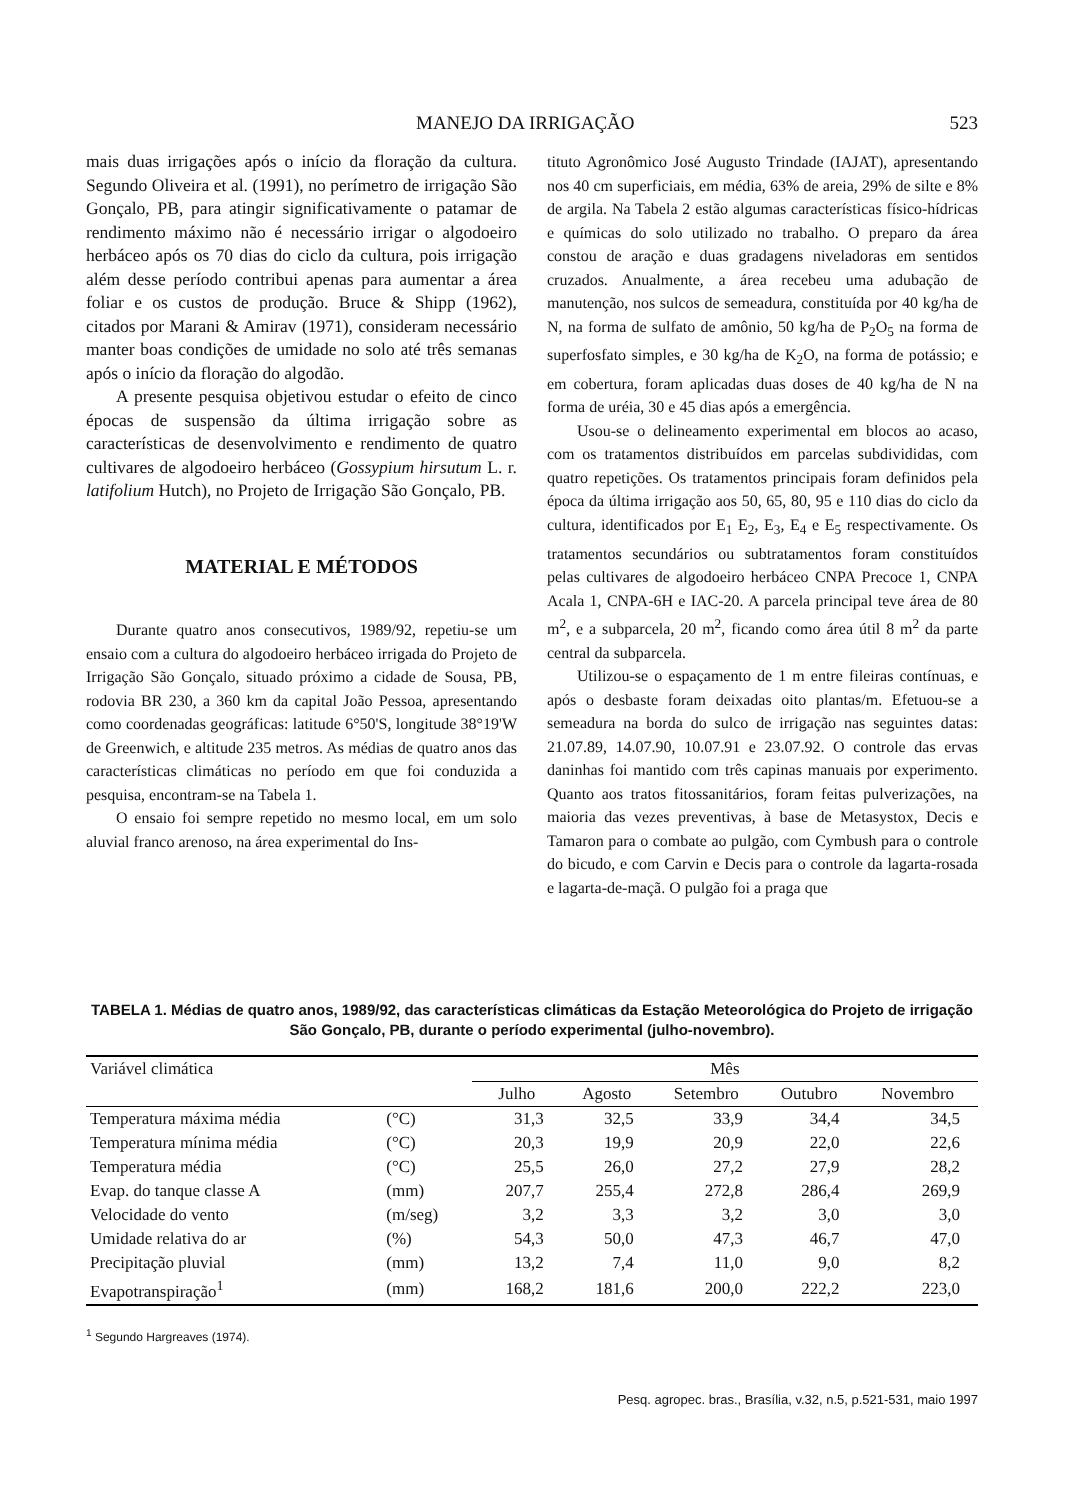MANEJO DA IRRIGAÇÃO 523
mais duas irrigações após o início da floração da cultura. Segundo Oliveira et al. (1991), no perímetro de irrigação São Gonçalo, PB, para atingir significativamente o patamar de rendimento máximo não é necessário irrigar o algodoeiro herbáceo após os 70 dias do ciclo da cultura, pois irrigação além desse período contribui apenas para aumentar a área foliar e os custos de produção. Bruce & Shipp (1962), citados por Marani & Amirav (1971), consideram necessário manter boas condições de umidade no solo até três semanas após o início da floração do algodão.
A presente pesquisa objetivou estudar o efeito de cinco épocas de suspensão da última irrigação sobre as características de desenvolvimento e rendimento de quatro cultivares de algodoeiro herbáceo (Gossypium hirsutum L. r. latifolium Hutch), no Projeto de Irrigação São Gonçalo, PB.
MATERIAL E MÉTODOS
Durante quatro anos consecutivos, 1989/92, repetiu-se um ensaio com a cultura do algodoeiro herbáceo irrigada do Projeto de Irrigação São Gonçalo, situado próximo a cidade de Sousa, PB, rodovia BR 230, a 360 km da capital João Pessoa, apresentando como coordenadas geográficas: latitude 6°50'S, longitude 38°19'W de Greenwich, e altitude 235 metros. As médias de quatro anos das características climáticas no período em que foi conduzida a pesquisa, encontram-se na Tabela 1.
O ensaio foi sempre repetido no mesmo local, em um solo aluvial franco arenoso, na área experimental do Ins-
tituto Agronômico José Augusto Trindade (IAJAT), apresentando nos 40 cm superficiais, em média, 63% de areia, 29% de silte e 8% de argila. Na Tabela 2 estão algumas características físico-hídricas e químicas do solo utilizado no trabalho. O preparo da área constou de aração e duas gradagens niveladoras em sentidos cruzados. Anualmente, a área recebeu uma adubação de manutenção, nos sulcos de semeadura, constituída por 40 kg/ha de N, na forma de sulfato de amônio, 50 kg/ha de P<sub>2</sub>O<sub>5</sub> na forma de superfosfato simples, e 30 kg/ha de K<sub>2</sub>O, na forma de potássio; e em cobertura, foram aplicadas duas doses de 40 kg/ha de N na forma de uréia, 30 e 45 dias após a emergência.
Usou-se o delineamento experimental em blocos ao acaso, com os tratamentos distribuídos em parcelas subdivididas, com quatro repetições. Os tratamentos principais foram definidos pela época da última irrigação aos 50, 65, 80, 95 e 110 dias do ciclo da cultura, identificados por E<sub>1</sub> E<sub>2</sub>, E<sub>3</sub>, E<sub>4</sub> e E<sub>5</sub> respectivamente. Os tratamentos secundários ou subtratamentos foram constituídos pelas cultivares de algodoeiro herbáceo CNPA Precoce 1, CNPA Acala 1, CNPA-6H e IAC-20. A parcela principal teve área de 80 m<sup>2</sup>, e a subparcela, 20 m<sup>2</sup>, ficando como área útil 8 m<sup>2</sup> da parte central da subparcela.
Utilizou-se o espaçamento de 1 m entre fileiras contínuas, e após o desbaste foram deixadas oito plantas/m. Efetuou-se a semeadura na borda do sulco de irrigação nas seguintes datas: 21.07.89, 14.07.90, 10.07.91 e 23.07.92. O controle das ervas daninhas foi mantido com três capinas manuais por experimento. Quanto aos tratos fitossanitários, foram feitas pulverizações, na maioria das vezes preventivas, à base de Metasystox, Decis e Tamaron para o combate ao pulgão, com Cymbush para o controle do bicudo, e com Carvin e Decis para o controle da lagarta-rosada e lagarta-de-maçã. O pulgão foi a praga que
TABELA 1. Médias de quatro anos, 1989/92, das características climáticas da Estação Meteorológica do Projeto de irrigação São Gonçalo, PB, durante o período experimental (julho-novembro).
| Variável climática | | Mês | | | | |
| --- | --- | --- | --- | --- | --- | --- |
| | | Julho | Agosto | Setembro | Outubro | Novembro |
| Temperatura máxima média | (°C) | 31,3 | 32,5 | 33,9 | 34,4 | 34,5 |
| Temperatura mínima média | (°C) | 20,3 | 19,9 | 20,9 | 22,0 | 22,6 |
| Temperatura média | (°C) | 25,5 | 26,0 | 27,2 | 27,9 | 28,2 |
| Evap. do tanque classe A | (mm) | 207,7 | 255,4 | 272,8 | 286,4 | 269,9 |
| Velocidade do vento | (m/seg) | 3,2 | 3,3 | 3,2 | 3,0 | 3,0 |
| Umidade relativa do ar | (%) | 54,3 | 50,0 | 47,3 | 46,7 | 47,0 |
| Precipitação pluvial | (mm) | 13,2 | 7,4 | 11,0 | 9,0 | 8,2 |
| Evapotranspiração<sup>1</sup> | (mm) | 168,2 | 181,6 | 200,0 | 222,2 | 223,0 |
<sup>1</sup> Segundo Hargreaves (1974).
Pesq. agropec. bras., Brasília, v.32, n.5, p.521-531, maio 1997